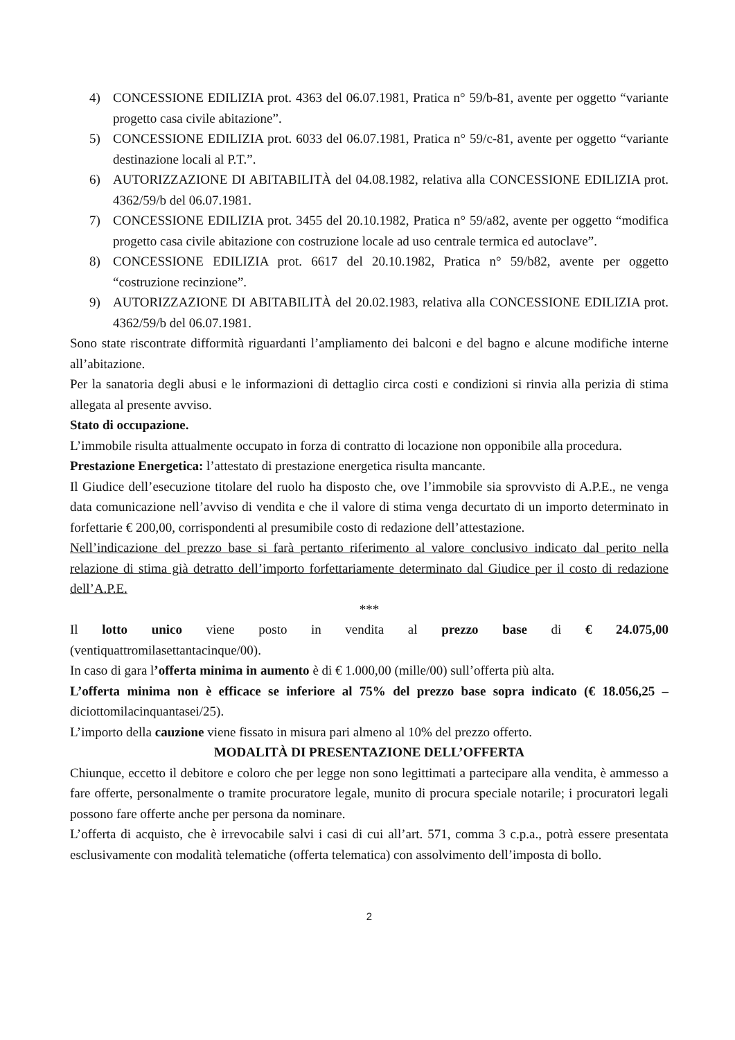4) CONCESSIONE EDILIZIA prot. 4363 del 06.07.1981, Pratica n° 59/b-81, avente per oggetto “variante progetto casa civile abitazione”.
5) CONCESSIONE EDILIZIA prot. 6033 del 06.07.1981, Pratica n° 59/c-81, avente per oggetto “variante destinazione locali al P.T.”.
6) AUTORIZZAZIONE DI ABITABILITÀ del 04.08.1982, relativa alla CONCESSIONE EDILIZIA prot. 4362/59/b del 06.07.1981.
7) CONCESSIONE EDILIZIA prot. 3455 del 20.10.1982, Pratica n° 59/a82, avente per oggetto “modifica progetto casa civile abitazione con costruzione locale ad uso centrale termica ed autoclave”.
8) CONCESSIONE EDILIZIA prot. 6617 del 20.10.1982, Pratica n° 59/b82, avente per oggetto “costruzione recinzione”.
9) AUTORIZZAZIONE DI ABITABILITÀ del 20.02.1983, relativa alla CONCESSIONE EDILIZIA prot. 4362/59/b del 06.07.1981.
Sono state riscontrate difformità riguardanti l’ampliamento dei balconi e del bagno e alcune modifiche interne all’abitazione.
Per la sanatoria degli abusi e le informazioni di dettaglio circa costi e condizioni si rinvia alla perizia di stima allegata al presente avviso.
Stato di occupazione.
L’immobile risulta attualmente occupato in forza di contratto di locazione non opponibile alla procedura.
Prestazione Energetica: l’attestato di prestazione energetica risulta mancante.
Il Giudice dell’esecuzione titolare del ruolo ha disposto che, ove l’immobile sia sprovvisto di A.P.E., ne venga data comunicazione nell’avviso di vendita e che il valore di stima venga decurtato di un importo determinato in forfettarie € 200,00, corrispondenti al presumibile costo di redazione dell’attestazione.
Nell’indicazione del prezzo base si farà pertanto riferimento al valore conclusivo indicato dal perito nella relazione di stima già detratto dell’importo forfettariamente determinato dal Giudice per il costo di redazione dell’A.P.E.
***
Il lotto unico viene posto in vendita al prezzo base di € 24.075,00
(ventiquattromilasettantacinque/00).
In caso di gara l’offerta minima in aumento è di € 1.000,00 (mille/00) sull’offerta più alta.
L’offerta minima non è efficace se inferiore al 75% del prezzo base sopra indicato (€ 18.056,25 – diciottomilacinquantasei/25).
L’importo della cauzione viene fissato in misura pari almeno al 10% del prezzo offerto.
MODALITÀ DI PRESENTAZIONE DELL’OFFERTA
Chiunque, eccetto il debitore e coloro che per legge non sono legittimati a partecipare alla vendita, è ammesso a fare offerte, personalmente o tramite procuratore legale, munito di procura speciale notarile; i procuratori legali possono fare offerte anche per persona da nominare.
L’offerta di acquisto, che è irrevocabile salvi i casi di cui all’art. 571, comma 3 c.p.a., potrà essere presentata esclusivamente con modalità telematiche (offerta telematica) con assolvimento dell’imposta di bollo.
2